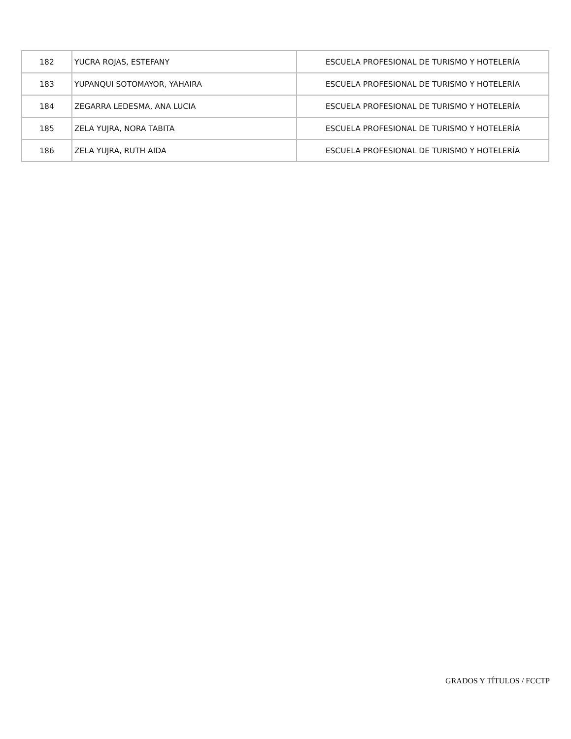| 182 | YUCRA ROJAS, ESTEFANY | ESCUELA PROFESIONAL DE TURISMO Y HOTELERÍA |
| 183 | YUPANQUI SOTOMAYOR, YAHAIRA | ESCUELA PROFESIONAL DE TURISMO Y HOTELERÍA |
| 184 | ZEGARRA LEDESMA, ANA LUCIA | ESCUELA PROFESIONAL DE TURISMO Y HOTELERÍA |
| 185 | ZELA YUJRA, NORA TABITA | ESCUELA PROFESIONAL DE TURISMO Y HOTELERÍA |
| 186 | ZELA YUJRA, RUTH AIDA | ESCUELA PROFESIONAL DE TURISMO Y HOTELERÍA |
GRADOS Y TÍTULOS / FCCTP